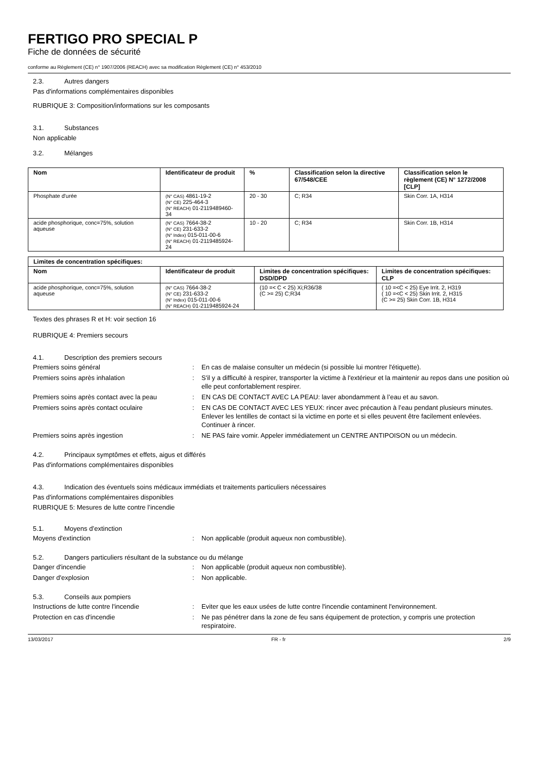FERTIGO PRO SPECIAL P
Fiche de données de sécurité
conforme au Règlement (CE) n° 1907/2006 (REACH) avec sa modification Règlement (CE) n° 453/2010
2.3. Autres dangers
Pas d'informations complémentaires disponibles
RUBRIQUE 3: Composition/informations sur les composants
3.1. Substances
Non applicable
3.2. Mélanges
| Nom | Identificateur de produit | % | Classification selon la directive 67/548/CEE | Classification selon le règlement (CE) N° 1272/2008 [CLP] |
| --- | --- | --- | --- | --- |
| Phosphate d'urée | (N° CAS) 4861-19-2 (N° CE) 225-464-3 (N° REACH) 01-2119489460-34 | 20 - 30 | C; R34 | Skin Corr. 1A, H314 |
| acide phosphorique, conc=75%, solution aqueuse | (N° CAS) 7664-38-2 (N° CE) 231-633-2 (N° Index) 015-011-00-6 (N° REACH) 01-2119485924-24 | 10 - 20 | C; R34 | Skin Corr. 1B, H314 |
| Limites de concentration spécifiques: | | | |
| --- | --- | --- | --- |
| Nom | Identificateur de produit | Limites de concentration spécifiques: DSD/DPD | Limites de concentration spécifiques: CLP |
| acide phosphorique, conc=75%, solution aqueuse | (N° CAS) 7664-38-2 (N° CE) 231-633-2 (N° Index) 015-011-00-6 (N° REACH) 01-2119485924-24 | (10 =< C < 25) Xi;R36/38 (C >= 25) C;R34 | ( 10 =<C < 25) Eye Irrit. 2, H319 ( 10 =<C < 25) Skin Irrit. 2, H315 (C >= 25) Skin Corr. 1B, H314 |
Textes des phrases R et H: voir section 16
RUBRIQUE 4: Premiers secours
4.1. Description des premiers secours
Premiers soins général: En cas de malaise consulter un médecin (si possible lui montrer l'étiquette).
Premiers soins après inhalation: S'il y a difficulté à respirer, transporter la victime à l'extérieur et la maintenir au repos dans une position où elle peut confortablement respirer.
Premiers soins après contact avec la peau: EN CAS DE CONTACT AVEC LA PEAU: laver abondamment à l’eau et au savon.
Premiers soins après contact oculaire: EN CAS DE CONTACT AVEC LES YEUX: rincer avec précaution à l’eau pendant plusieurs minutes. Enlever les lentilles de contact si la victime en porte et si elles peuvent être facilement enlevées. Continuer à rincer.
Premiers soins après ingestion: NE PAS faire vomir. Appeler immédiatement un CENTRE ANTIPOISON ou un médecin.
4.2. Principaux symptômes et effets, aigus et différés
Pas d'informations complémentaires disponibles
4.3. Indication des éventuels soins médicaux immédiats et traitements particuliers nécessaires
Pas d'informations complémentaires disponibles
RUBRIQUE 5: Mesures de lutte contre l’incendie
5.1. Moyens d’extinction
Moyens d'extinction: Non applicable (produit aqueux non combustible).
5.2. Dangers particuliers résultant de la substance ou du mélange
Danger d'incendie: Non applicable (produit aqueux non combustible).
Danger d'explosion: Non applicable.
5.3. Conseils aux pompiers
Instructions de lutte contre l'incendie: Eviter que les eaux usées de lutte contre l'incendie contaminent l'environnement.
Protection en cas d'incendie: Ne pas pénétrer dans la zone de feu sans équipement de protection, y compris une protection respiratoire.
13/03/2017 FR - fr 2/9